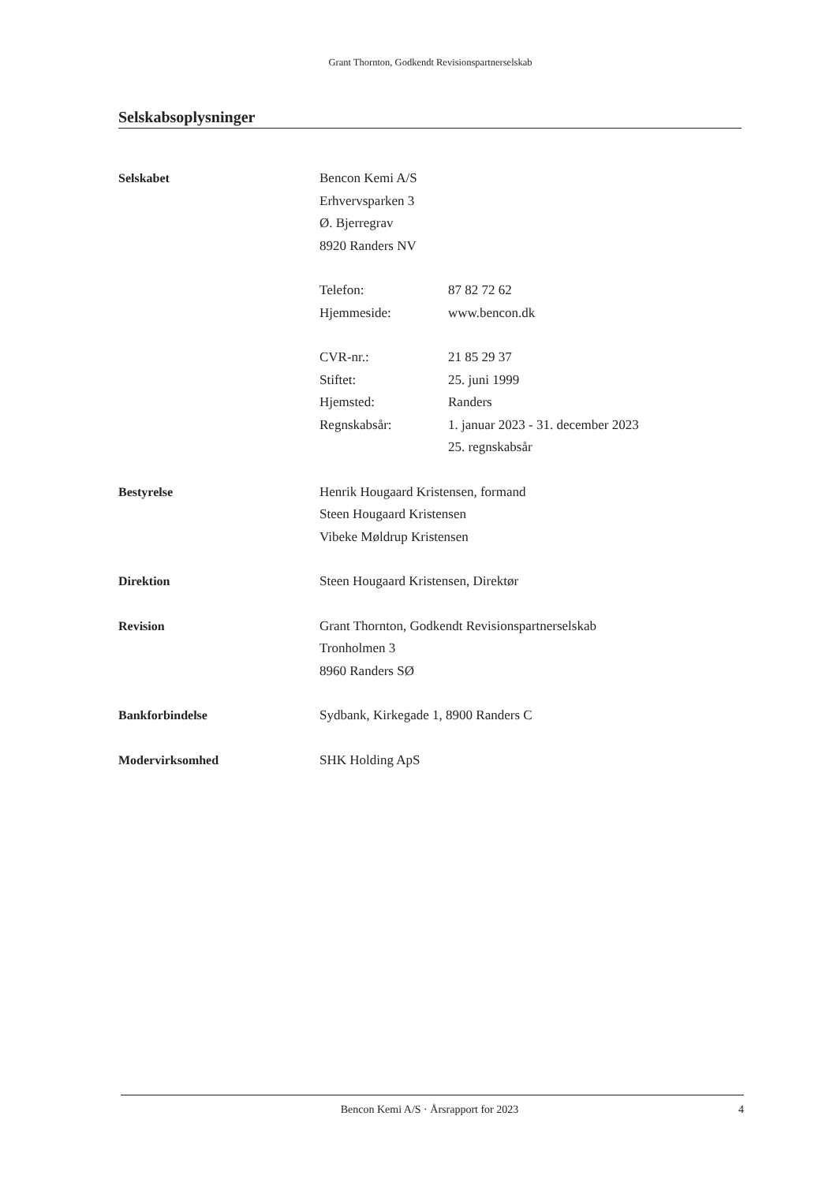Grant Thornton, Godkendt Revisionspartnerselskab
Selskabsoplysninger
Selskabet Bencon Kemi A/S
Erhvervsparken 3
Ø. Bjerregrav
8920 Randers NV
Telefon: 87 82 72 62
Hjemmeside: www.bencon.dk
CVR-nr.: 21 85 29 37
Stiftet: 25. juni 1999
Hjemsted: Randers
Regnskabsår: 1. januar 2023 - 31. december 2023
25. regnskabsår
Bestyrelse Henrik Hougaard Kristensen, formand
Steen Hougaard Kristensen
Vibeke Møldrup Kristensen
Direktion Steen Hougaard Kristensen, Direktør
Revision Grant Thornton, Godkendt Revisionspartnerselskab
Tronholmen 3
8960 Randers SØ
Bankforbindelse Sydbank, Kirkegade 1, 8900 Randers C
Modervirksomhed SHK Holding ApS
Bencon Kemi A/S · Årsrapport for 2023
4